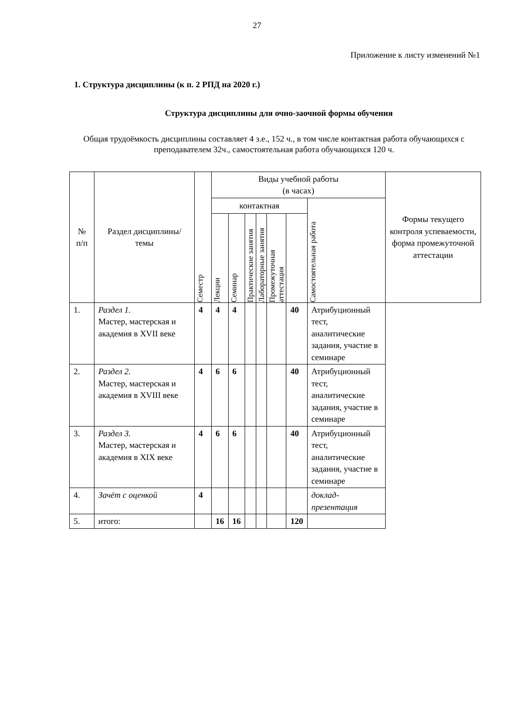27
Приложение к листу изменений №1
1. Структура дисциплины (к п. 2 РПД на 2020 г.)
Структура дисциплины для очно-заочной формы обучения
Общая трудоёмкость дисциплины составляет 4 з.е., 152 ч., в том числе контактная работа обучающихся с преподавателем 32ч., самостоятельная работа обучающихся 120 ч.
| № п/п | Раздел дисциплины/темы | Семестр | Виды учебной работы (в часах) | | | | | | | Формы текущего контроля успеваемости, форма промежуточной аттестации |
| --- | --- | --- | --- | --- | --- | --- | --- | --- | --- | --- |
| | | | контактная | | | | | | Самостоятельная работа | |
| | | | Лекции | Семинар | Практические занятия | Лабораторные занятия | Промежуточная аттестация | | | |
| 1. | Раздел 1. Мастер, мастерская и академия в XVII веке | 4 | 4 | 4 | | | | 40 | Атрибуционный тест, аналитические задания, участие в семинаре | |
| 2. | Раздел 2. Мастер, мастерская и академия в XVIII веке | 4 | 6 | 6 | | | | 40 | Атрибуционный тест, аналитические задания, участие в семинаре | |
| 3. | Раздел 3. Мастер, мастерская и академия в XIX веке | 4 | 6 | 6 | | | | 40 | Атрибуционный тест, аналитические задания, участие в семинаре | |
| 4. | Зачёт с оценкой | 4 | | | | | | | доклад-презентация | |
| 5. | итого: | | 16 | 16 | | | | 120 | | |